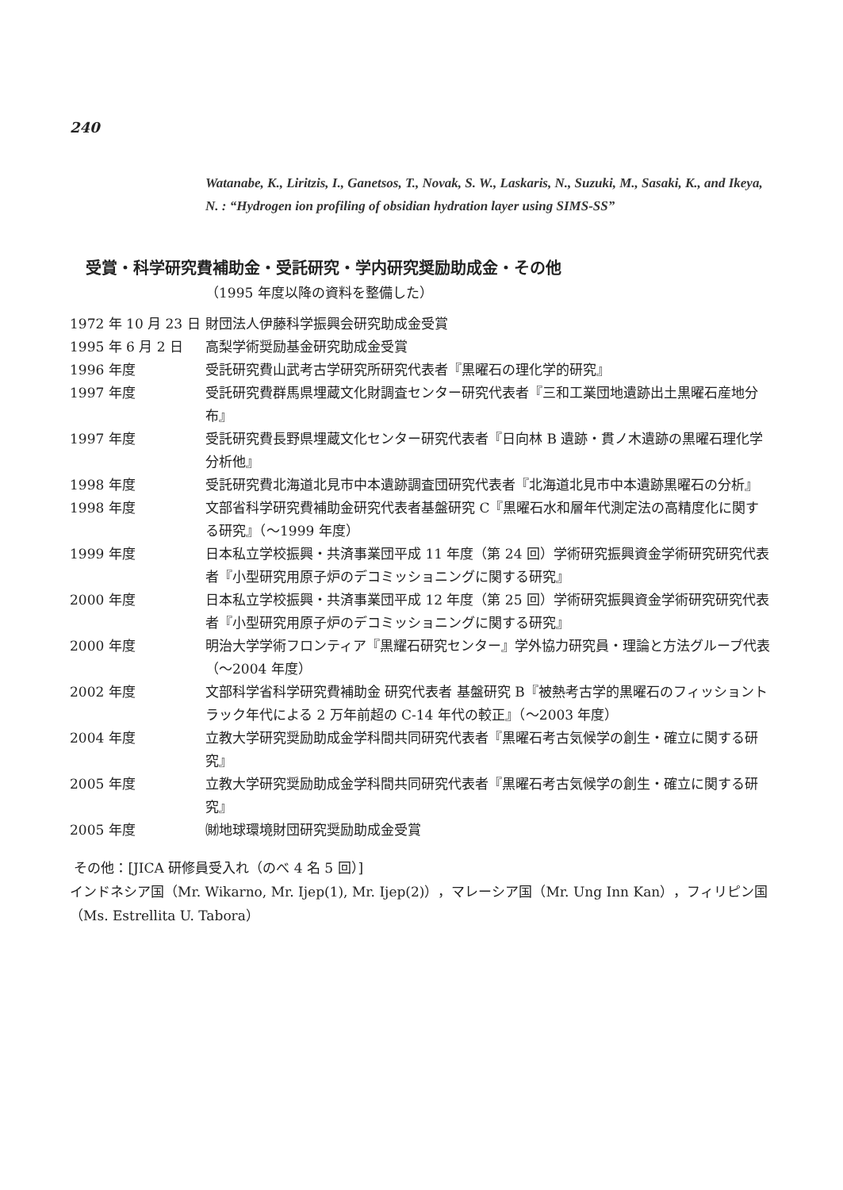240
Watanabe, K., Liritzis, I., Ganetsos, T., Novak, S. W., Laskaris, N., Suzuki, M., Sasaki, K., and Ikeya, N. : “Hydrogen ion profiling of obsidian hydration layer using SIMS-SS”
受賞・科学研究費補助金・受託研究・学内研究奨励助成金・その他
（1995 年度以降の資料を整備した）
1972 年 10 月 23 日
財団法人伊藤科学振興会研究助成金受賞
1995 年 6 月 2 日 高梨学術奨励基金研究助成金受賞
1996 年度 受託研究費山武考古学研究所研究代表者『黒曜石の理化学的研究』
1997 年度 受託研究費群馬県埋蔵文化財調査センター研究代表者『三和工業団地遺跡出土黒曜石産地分布』
1997 年度 受託研究費長野県埋蔵文化センター研究代表者『日向林 B 遺跡・貫ノ木遺跡の黒曜石理化学分析他』
1998 年度 受託研究費北海道北見市中本遺跡調査団研究代表者『北海道北見市中本遺跡黒曜石の分析』
1998 年度 文部省科学研究費補助金研究代表者基盤研究 C『黒曜石水和層年代測定法の高精度化に関する研究』（〜1999 年度）
1999 年度 日本私立学校振興・共済事業団平成 11 年度（第 24 回）学術研究振興資金学術研究研究代表者『小型研究用原子炉のデコミッショニングに関する研究』
2000 年度 日本私立学校振興・共済事業団平成 12 年度（第 25 回）学術研究振興資金学術研究研究代表者『小型研究用原子炉のデコミッショニングに関する研究』
2000 年度 明治大学学術フロンティア『黒耀石研究センター』学外協力研究員・理論と方法グループ代表（〜2004 年度）
2002 年度 文部科学省科学研究費補助金 研究代表者 基盤研究 B『被熱考古学的黒曜石のフィッショントラック年代による 2 万年前超の C-14 年代の較正』（〜2003 年度）
2004 年度 立教大学研究奨励助成金学科間共同研究代表者『黒曜石考古気候学の創生・確立に関する研究』
2005 年度 立教大学研究奨励助成金学科間共同研究代表者『黒曜石考古気候学の創生・確立に関する研究』
2005 年度 ㈶地球環境財団研究奨励助成金受賞
その他：[JICA 研修員受入れ（のべ 4 名 5 回）]
インドネシア国（Mr. Wikarno, Mr. Ijep(1), Mr. Ijep(2)），マレーシア国（Mr. Ung Inn Kan），フィリピン国（Ms. Estrellita U. Tabora）